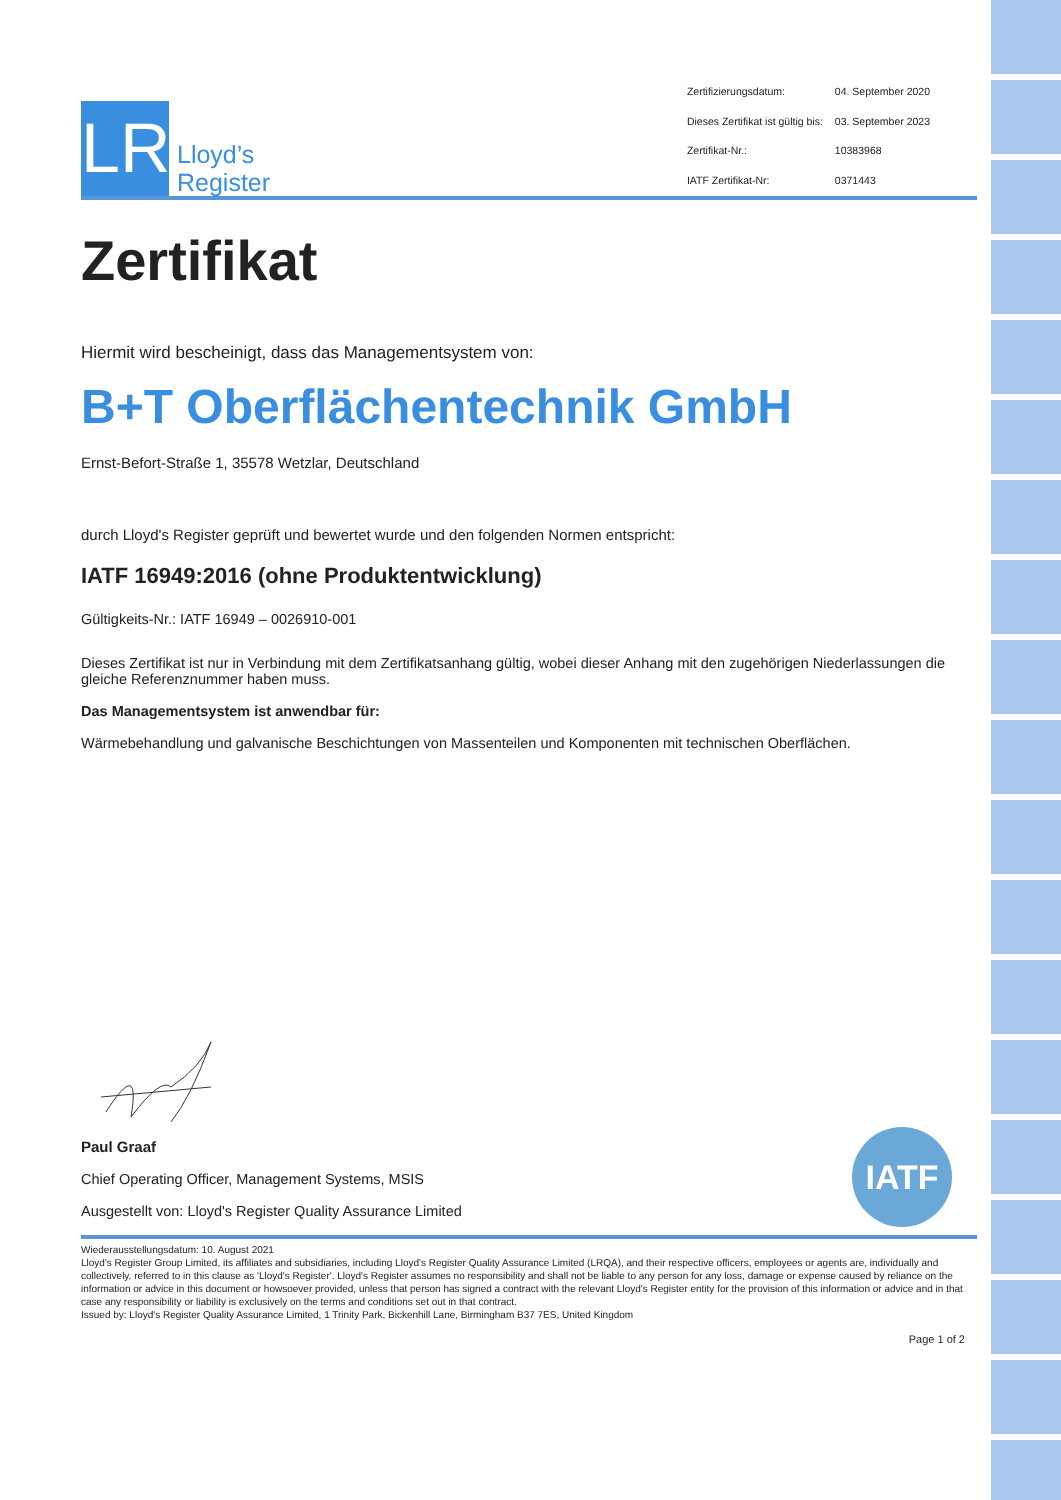LR
Lloyd’s
Register
| Zertifizierungsdatum: | 04. September 2020 |
| Dieses Zertifikat ist gültig bis: | 03. September 2023 |
| Zertifikat-Nr.: | 10383968 |
| IATF Zertifikat-Nr: | 0371443 |
Zertifikat
Hiermit wird bescheinigt, dass das Managementsystem von:
B+T Oberflächentechnik GmbH
Ernst-Befort-Straße 1, 35578 Wetzlar, Deutschland
durch Lloyd's Register geprüft und bewertet wurde und den folgenden Normen entspricht:
IATF 16949:2016 (ohne Produktentwicklung)
Gültigkeits-Nr.: IATF 16949 – 0026910-001
Dieses Zertifikat ist nur in Verbindung mit dem Zertifikatsanhang gültig, wobei dieser Anhang mit den zugehörigen Niederlassungen die gleiche Referenznummer haben muss.
Das Managementsystem ist anwendbar für:
Wärmebehandlung und galvanische Beschichtungen von Massenteilen und Komponenten mit technischen Oberflächen.
Paul Graaf
Chief Operating Officer, Management Systems, MSIS
Ausgestellt von: Lloyd's Register Quality Assurance Limited
IATF
Wiederausstellungsdatum: 10. August 2021
Lloyd's Register Group Limited, its affiliates and subsidiaries, including Lloyd's Register Quality Assurance Limited (LRQA), and their respective officers, employees or agents are, individually and collectively, referred to in this clause as 'Lloyd's Register'. Lloyd's Register assumes no responsibility and shall not be liable to any person for any loss, damage or expense caused by reliance on the information or advice in this document or howsoever provided, unless that person has signed a contract with the relevant Lloyd's Register entity for the provision of this information or advice and in that case any responsibility or liability is exclusively on the terms and conditions set out in that contract.
Issued by: Lloyd's Register Quality Assurance Limited, 1 Trinity Park, Bickenhill Lane, Birmingham B37 7ES, United Kingdom
Page 1 of 2